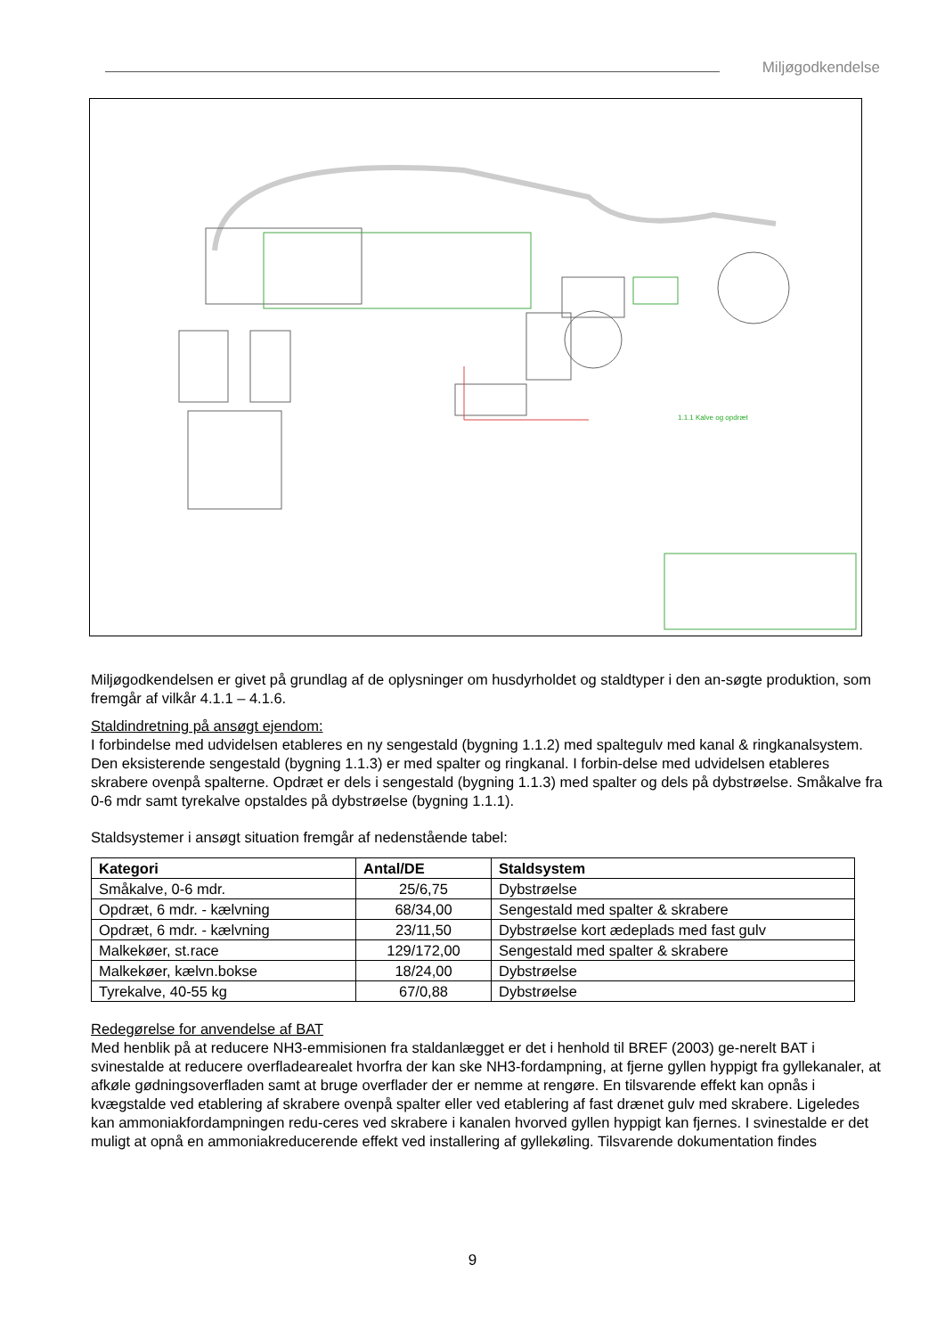Miljøgodkendelse
1.1.1 Kalve og opdræt
Miljøgodkendelsen er givet på grundlag af de oplysninger om husdyrholdet og staldtyper i den an-søgte produktion, som fremgår af vilkår 4.1.1 – 4.1.6.
Staldindretning på ansøgt ejendom:
I forbindelse med udvidelsen etableres en ny sengestald (bygning 1.1.2) med spaltegulv med kanal & ringkanalsystem. Den eksisterende sengestald (bygning 1.1.3) er med spalter og ringkanal. I forbin-delse med udvidelsen etableres skrabere ovenpå spalterne. Opdræt er dels i sengestald (bygning 1.1.3) med spalter og dels på dybstrøelse. Småkalve fra 0-6 mdr samt tyrekalve opstaldes på dybstrøelse (bygning 1.1.1).
Staldsystemer i ansøgt situation fremgår af nedenstående tabel:
| Kategori | Antal/DE | Staldsystem |
| --- | --- | --- |
| Småkalve, 0-6 mdr. | 25/6,75 | Dybstrøelse |
| Opdræt, 6 mdr. - kælvning | 68/34,00 | Sengestald med spalter & skrabere |
| Opdræt, 6 mdr. - kælvning | 23/11,50 | Dybstrøelse kort ædeplads med fast gulv |
| Malkekøer, st.race | 129/172,00 | Sengestald med spalter & skrabere |
| Malkekøer, kælvn.bokse | 18/24,00 | Dybstrøelse |
| Tyrekalve, 40-55 kg | 67/0,88 | Dybstrøelse |
Redegørelse for anvendelse af BAT
Med henblik på at reducere NH3-emmisionen fra staldanlægget er det i henhold til BREF (2003) ge-nerelt BAT i svinestalde at reducere overfladearealet hvorfra der kan ske NH3-fordampning, at fjerne gyllen hyppigt fra gyllekanaler, at afkøle gødningsoverfladen samt at bruge overflader der er nemme at rengøre. En tilsvarende effekt kan opnås i kvægstalde ved etablering af skrabere ovenpå spalter eller ved etablering af fast drænet gulv med skrabere. Ligeledes kan ammoniakfordampningen redu-ceres ved skrabere i kanalen hvorved gyllen hyppigt kan fjernes. I svinestalde er det muligt at opnå en ammoniakreducerende effekt ved installering af gyllekøling. Tilsvarende dokumentation findes
9